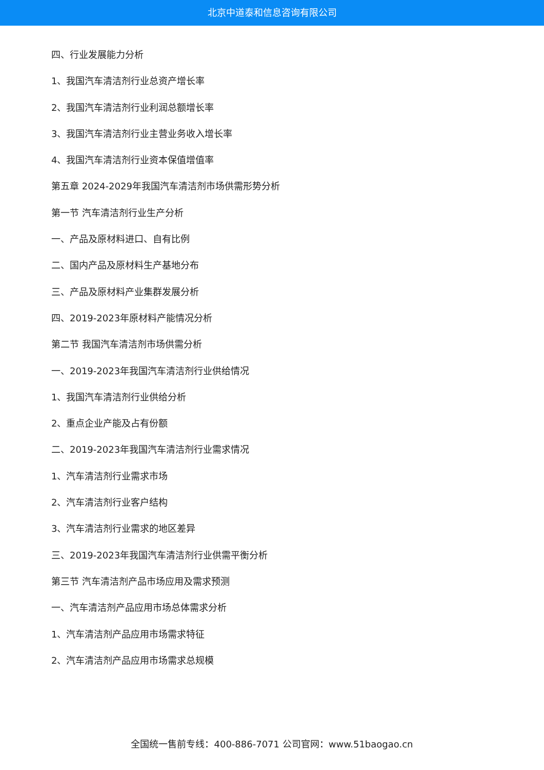北京中道泰和信息咨询有限公司
四、行业发展能力分析
1、我国汽车清洁剂行业总资产增长率
2、我国汽车清洁剂行业利润总额增长率
3、我国汽车清洁剂行业主营业务收入增长率
4、我国汽车清洁剂行业资本保值增值率
第五章 2024-2029年我国汽车清洁剂市场供需形势分析
第一节 汽车清洁剂行业生产分析
一、产品及原材料进口、自有比例
二、国内产品及原材料生产基地分布
三、产品及原材料产业集群发展分析
四、2019-2023年原材料产能情况分析
第二节 我国汽车清洁剂市场供需分析
一、2019-2023年我国汽车清洁剂行业供给情况
1、我国汽车清洁剂行业供给分析
2、重点企业产能及占有份额
二、2019-2023年我国汽车清洁剂行业需求情况
1、汽车清洁剂行业需求市场
2、汽车清洁剂行业客户结构
3、汽车清洁剂行业需求的地区差异
三、2019-2023年我国汽车清洁剂行业供需平衡分析
第三节 汽车清洁剂产品市场应用及需求预测
一、汽车清洁剂产品应用市场总体需求分析
1、汽车清洁剂产品应用市场需求特征
2、汽车清洁剂产品应用市场需求总规模
全国统一售前专线：400-886-7071 公司官网：www.51baogao.cn